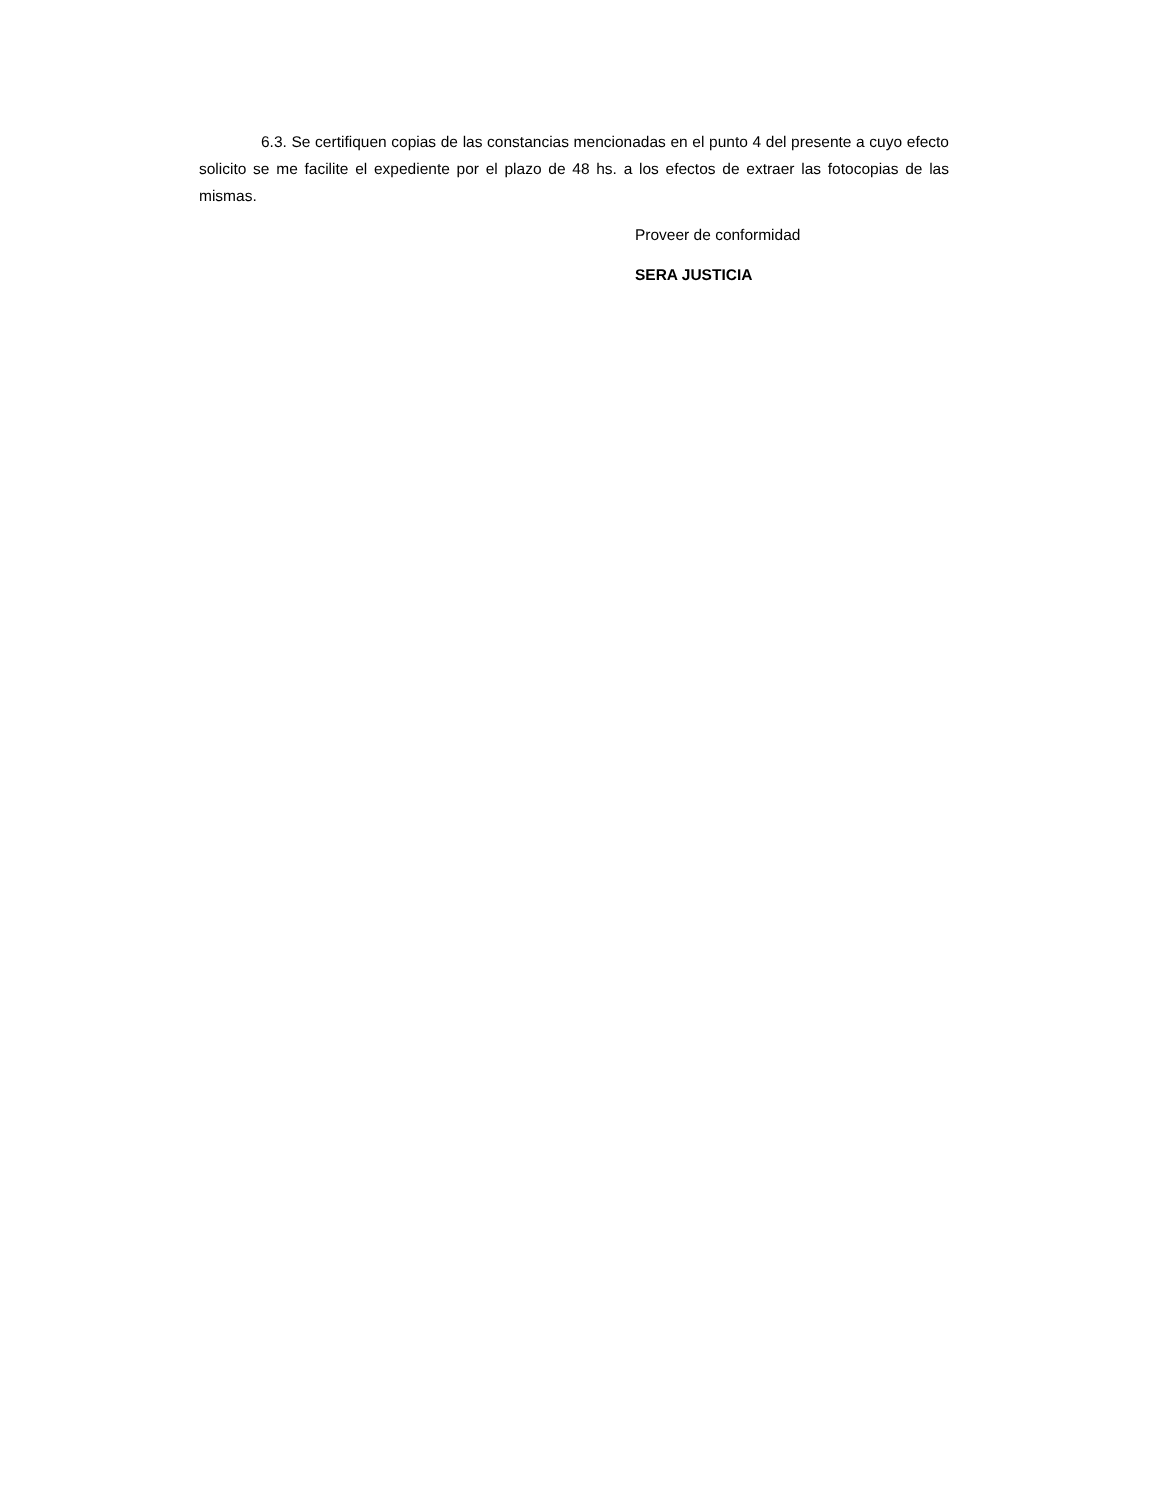6.3. Se certifiquen copias de las constancias mencionadas en el punto 4 del presente a cuyo efecto solicito se me facilite el expediente por el plazo de 48 hs. a los efectos de extraer las fotocopias de las mismas.
Proveer de conformidad
SERA JUSTICIA